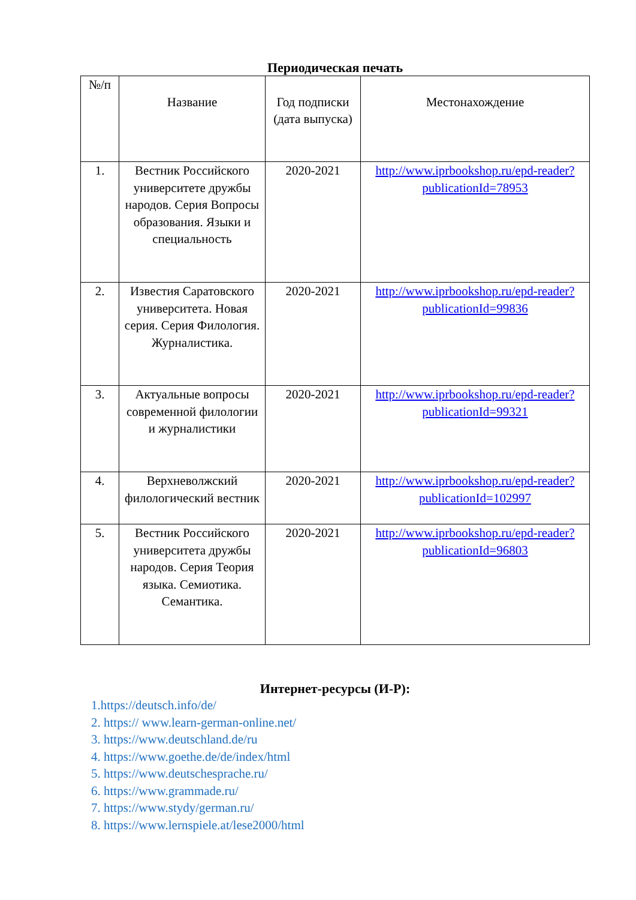Периодическая печать
| №/п | Название | Год подписки (дата выпуска) | Местонахождение |
| --- | --- | --- | --- |
| 1. | Вестник Российского университете дружбы народов. Серия Вопросы образования. Языки и специальность | 2020-2021 | http://www.iprbookshop.ru/epd-reader?publicationId=78953 |
| 2. | Известия Саратовского университета. Новая серия. Серия Филология. Журналистика. | 2020-2021 | http://www.iprbookshop.ru/epd-reader?publicationId=99836 |
| 3. | Актуальные вопросы современной филологии и журналистики | 2020-2021 | http://www.iprbookshop.ru/epd-reader?publicationId=99321 |
| 4. | Верхневолжский филологический вестник | 2020-2021 | http://www.iprbookshop.ru/epd-reader?publicationId=102997 |
| 5. | Вестник Российского университета дружбы народов. Серия Теория языка. Семиотика. Семантика. | 2020-2021 | http://www.iprbookshop.ru/epd-reader?publicationId=96803 |
Интернет-ресурсы (И-Р):
1.https://deutsch.info/de/
2. https:// www.learn-german-online.net/
3. https://www.deutschland.de/ru
4. https://www.goethe.de/de/index/html
5. https://www.deutschesprache.ru/
6. https://www.grammade.ru/
7. https://www.stydy/german.ru/
8. https://www.lernspiele.at/lese2000/html